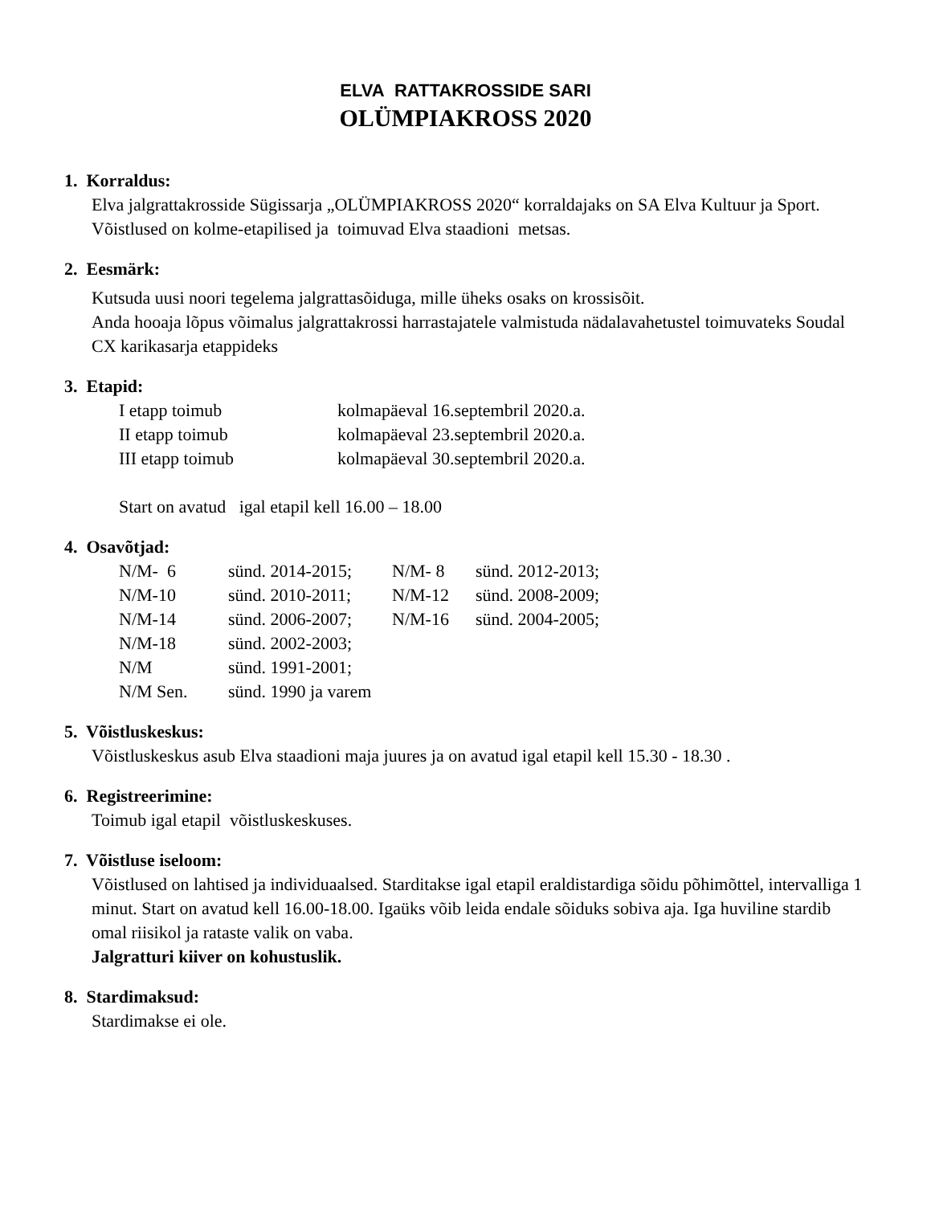ELVA RATTAKROSSIDE SARI
OLÜMPIAKROSS 2020
1. Korraldus:
Elva jalgrattakrosside Sügissarja „OLÜMPIAKROSS 2020“ korraldajaks on SA Elva Kultuur ja Sport.
Võistlused on kolme-etapilised ja toimuvad Elva staadioni metsas.
2. Eesmärk:
Kutsuda uusi noori tegelema jalgrattasõiduga, mille üheks osaks on krossisõit.
Anda hooaja lõpus võimalus jalgrattakrossi harrastajatele valmistuda nädalavahetustel toimuvateks Soudal CX karikasarja etappideks
3. Etapid:
| I etapp toimub | kolmapäeval 16.septembril 2020.a. |
| II etapp toimub | kolmapäeval 23.septembril 2020.a. |
| III etapp toimub | kolmapäeval 30.septembril 2020.a. |
Start on avatud igal etapil kell 16.00 – 18.00
4. Osavõtjad:
| N/M- 6 | sünd. 2014-2015; | N/M- 8 | sünd. 2012-2013; |
| N/M-10 | sünd. 2010-2011; | N/M-12 | sünd. 2008-2009; |
| N/M-14 | sünd. 2006-2007; | N/M-16 | sünd. 2004-2005; |
| N/M-18 | sünd. 2002-2003; | | |
| N/M | sünd. 1991-2001; | | |
| N/M Sen. | sünd. 1990 ja varem | | |
5. Võistluskeskus:
Võistluskeskus asub Elva staadioni maja juures ja on avatud igal etapil kell 15.30 - 18.30 .
6. Registreerimine:
Toimub igal etapil võistluskeskuses.
7. Võistluse iseloom:
Võistlused on lahtised ja individuaalsed. Starditakse igal etapil eraldistardiga sõidu põhimõttel, intervalliga 1 minut. Start on avatud kell 16.00-18.00. Igaüks võib leida endale sõiduks sobiva aja. Iga huviline stardib omal riisikol ja rataste valik on vaba.
Jalgratturi kiiver on kohustuslik.
8. Stardimaksud:
Stardimakse ei ole.